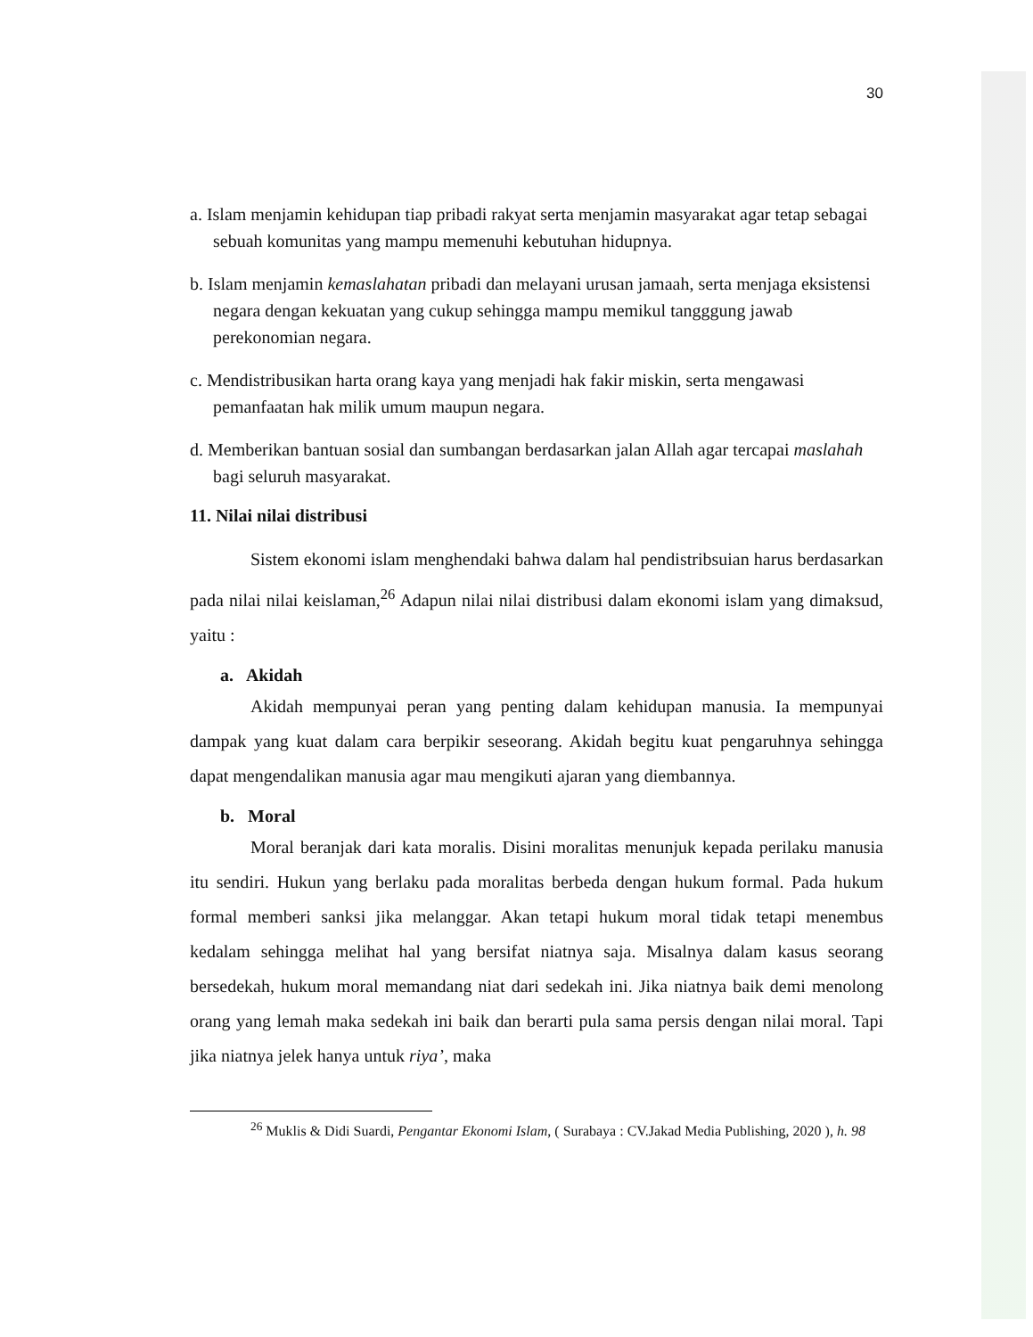30
a. Islam menjamin kehidupan tiap pribadi rakyat serta menjamin masyarakat agar tetap sebagai sebuah komunitas yang mampu memenuhi kebutuhan hidupnya.
b. Islam menjamin kemaslahatan pribadi dan melayani urusan jamaah, serta menjaga eksistensi negara dengan kekuatan yang cukup sehingga mampu memikul tangggung jawab perekonomian negara.
c. Mendistribusikan harta orang kaya yang menjadi hak fakir miskin, serta mengawasi pemanfaatan hak milik umum maupun negara.
d. Memberikan bantuan sosial dan sumbangan berdasarkan jalan Allah agar tercapai maslahah bagi seluruh masyarakat.
11. Nilai nilai distribusi
Sistem ekonomi islam menghendaki bahwa dalam hal pendistribsuian harus berdasarkan pada nilai nilai keislaman,<sup>26</sup> Adapun nilai nilai distribusi dalam ekonomi islam yang dimaksud, yaitu :
a. Akidah
Akidah mempunyai peran yang penting dalam kehidupan manusia. Ia mempunyai dampak yang kuat dalam cara berpikir seseorang. Akidah begitu kuat pengaruhnya sehingga dapat mengendalikan manusia agar mau mengikuti ajaran yang diembannya.
b. Moral
Moral beranjak dari kata moralis. Disini moralitas menunjuk kepada perilaku manusia itu sendiri. Hukun yang berlaku pada moralitas berbeda dengan hukum formal. Pada hukum formal memberi sanksi jika melanggar. Akan tetapi hukum moral tidak tetapi menembus kedalam sehingga melihat hal yang bersifat niatnya saja. Misalnya dalam kasus seorang bersedekah, hukum moral memandang niat dari sedekah ini. Jika niatnya baik demi menolong orang yang lemah maka sedekah ini baik dan berarti pula sama persis dengan nilai moral. Tapi jika niatnya jelek hanya untuk riya’, maka
<sup>26</sup> Muklis & Didi Suardi, Pengantar Ekonomi Islam, ( Surabaya : CV.Jakad Media Publishing, 2020 ), h. 98